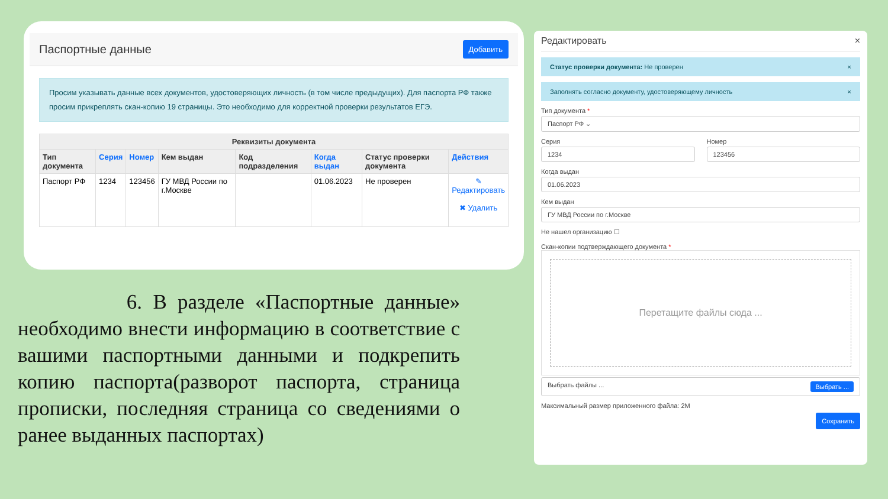Паспортные данные Добавить
Просим указывать данные всех документов, удостоверяющих личность (в том числе предыдущих). Для паспорта РФ также просим прикреплять скан-копию 19 страницы. Это необходимо для корректной проверки результатов ЕГЭ.
| Реквизиты документа | | | | | | | |
| --- | --- | --- | --- | --- | --- | --- | --- |
| Тип документа | Серия | Номер | Кем выдан | Код подразделения | Когда выдан | Статус проверки документа | Действия |
| Паспорт РФ | 1234 | 123456 | ГУ МВД России по г.Москве | | 01.06.2023 | Не проверен | ✎ Редактировать ✖ Удалить |
6. В разделе «Паспортные данные» необходимо внести информацию в соответствие с вашими паспортными данными и подкрепить копию паспорта(разворот паспорта, страница прописки, последняя страница со сведениями о ранее выданных паспортах)
Редактировать ×
Статус проверки документа: Не проверен ×
Заполнять согласно документу, удостоверяющему личность ×
Тип документа *
Паспорт РФ ⌄
Серия
1234
Номер
123456
Когда выдан
01.06.2023
Кем выдан
ГУ МВД России по г.Москве
Не нашел организацию ☐
Скан-копии подтверждающего документа *
Перетащите файлы сюда ...
Выбрать файлы ... Выбрать ...
Максимальный размер приложенного файла: 2M
Сохранить